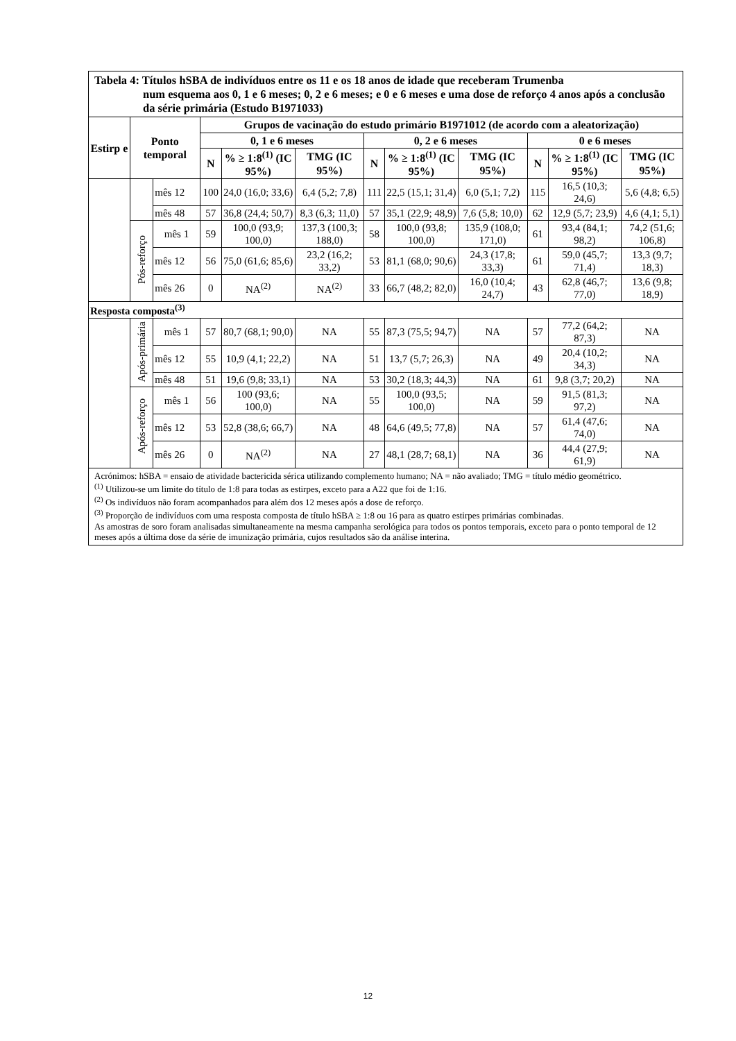| Tabela 4: Títulos hSBA de indivíduos entre os 11 e os 18 anos de idade que receberam Trumenba num esquema aos 0, 1 e 6 meses; 0, 2 e 6 meses; e 0 e 6 meses e uma dose de reforço 4 anos após a conclusão da série primária (Estudo B1971033) | | | | | | | | | | | |
| Estirp e | Ponto temporal | | Grupos de vacinação do estudo primário B1971012 (de acordo com a aleatorização) | | | | | | | | |
| | | | 0, 1 e 6 meses | | | 0, 2 e 6 meses | | | 0 e 6 meses | | |
| | | | N | % ≥ 1:8<sup>(1)</sup> (IC 95%) | TMG (IC 95%) | N | % ≥ 1:8<sup>(1)</sup> (IC 95%) | TMG (IC 95%) | N | % ≥ 1:8<sup>(1)</sup> (IC 95%) | TMG (IC 95%) |
| | | mês 12 | 100 | 24,0 (16,0; 33,6) | 6,4 (5,2; 7,8) | 111 | 22,5 (15,1; 31,4) | 6,0 (5,1; 7,2) | 115 | 16,5 (10,3; 24,6) | 5,6 (4,8; 6,5) |
| | | mês 48 | 57 | 36,8 (24,4; 50,7) | 8,3 (6,3; 11,0) | 57 | 35,1 (22,9; 48,9) | 7,6 (5,8; 10,0) | 62 | 12,9 (5,7; 23,9) | 4,6 (4,1; 5,1) |
| | Pós-reforço | mês 1 | 59 | 100,0 (93,9; 100,0) | 137,3 (100,3; 188,0) | 58 | 100,0 (93,8; 100,0) | 135,9 (108,0; 171,0) | 61 | 93,4 (84,1; 98,2) | 74,2 (51,6; 106,8) |
| | | mês 12 | 56 | 75,0 (61,6; 85,6) | 23,2 (16,2; 33,2) | 53 | 81,1 (68,0; 90,6) | 24,3 (17,8; 33,3) | 61 | 59,0 (45,7; 71,4) | 13,3 (9,7; 18,3) |
| | | mês 26 | 0 | NA<sup>(2)</sup> | NA<sup>(2)</sup> | 33 | 66,7 (48,2; 82,0) | 16,0 (10,4; 24,7) | 43 | 62,8 (46,7; 77,0) | 13,6 (9,8; 18,9) |
| Resposta composta<sup>(3)</sup> | | | | | | | | | | | |
| | Após-primária | mês 1 | 57 | 80,7 (68,1; 90,0) | NA | 55 | 87,3 (75,5; 94,7) | NA | 57 | 77,2 (64,2; 87,3) | NA |
| | | mês 12 | 55 | 10,9 (4,1; 22,2) | NA | 51 | 13,7 (5,7; 26,3) | NA | 49 | 20,4 (10,2; 34,3) | NA |
| | | mês 48 | 51 | 19,6 (9,8; 33,1) | NA | 53 | 30,2 (18,3; 44,3) | NA | 61 | 9,8 (3,7; 20,2) | NA |
| | Após-reforço | mês 1 | 56 | 100 (93,6; 100,0) | NA | 55 | 100,0 (93,5; 100,0) | NA | 59 | 91,5 (81,3; 97,2) | NA |
| | | mês 12 | 53 | 52,8 (38,6; 66,7) | NA | 48 | 64,6 (49,5; 77,8) | NA | 57 | 61,4 (47,6; 74,0) | NA |
| | | mês 26 | 0 | NA<sup>(2)</sup> | NA | 27 | 48,1 (28,7; 68,1) | NA | 36 | 44,4 (27,9; 61,9) | NA |
| Acrónimos: hSBA = ensaio de atividade bactericida sérica utilizando complemento humano; NA = não avaliado; TMG = título médio geométrico. <sup>(1)</sup> Utilizou-se um limite do título de 1:8 para todas as estirpes, exceto para a A22 que foi de 1:16. <sup>(2)</sup> Os indivíduos não foram acompanhados para além dos 12 meses após a dose de reforço. <sup>(3)</sup> Proporção de indivíduos com uma resposta composta de título hSBA ≥ 1:8 ou 16 para as quatro estirpes primárias combinadas. As amostras de soro foram analisadas simultaneamente na mesma campanha serológica para todos os pontos temporais, exceto para o ponto temporal de 12 meses após a última dose da série de imunização primária, cujos resultados são da análise interina. | | | | | | | | | | | |
12